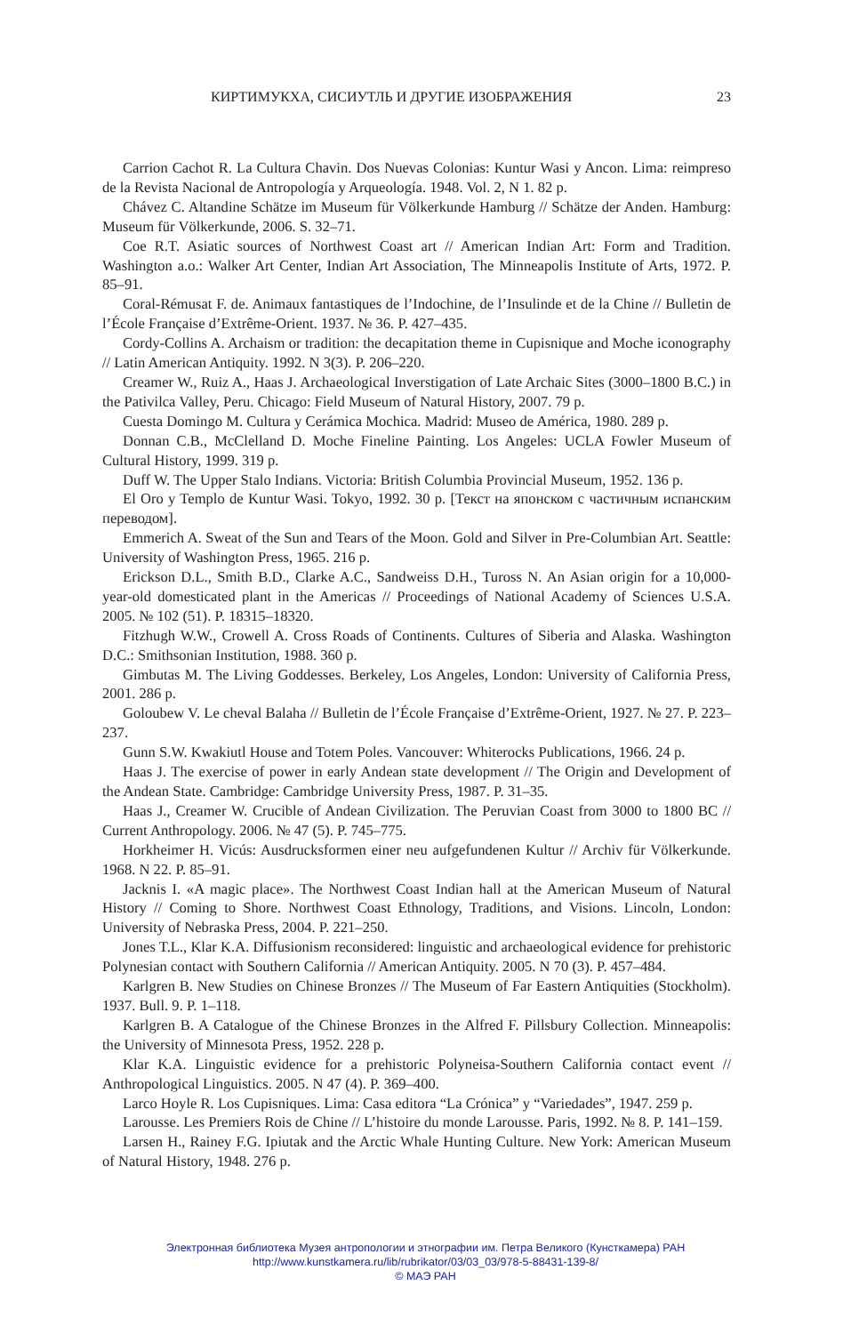КИРТИМУКХА, СИСИУТЛЬ И ДРУГИЕ ИЗОБРАЖЕНИЯ 23
Carrion Cachot R. La Cultura Chavin. Dos Nuevas Colonias: Kuntur Wasi y Ancon. Lima: reimpreso de la Revista Nacional de Antropología y Arqueología. 1948. Vol. 2, N 1. 82 p.
Chávez C. Altandine Schätze im Museum für Völkerkunde Hamburg // Schätze der Anden. Hamburg: Museum für Völkerkunde, 2006. S. 32–71.
Coe R.T. Asiatic sources of Northwest Coast art // American Indian Art: Form and Tradition. Washington a.o.: Walker Art Center, Indian Art Association, The Minneapolis Institute of Arts, 1972. P. 85–91.
Coral-Rémusat F. de. Animaux fantastiques de l’Indochine, de l’Insulinde et de la Chine // Bulletin de l’École Française d’Extrême-Orient. 1937. № 36. P. 427–435.
Cordy-Collins A. Archaism or tradition: the decapitation theme in Cupisnique and Moche iconography // Latin American Antiquity. 1992. N 3(3). P. 206–220.
Creamer W., Ruiz A., Haas J. Archaeological Inverstigation of Late Archaic Sites (3000–1800 B.C.) in the Pativilca Valley, Peru. Chicago: Field Museum of Natural History, 2007. 79 p.
Cuesta Domingo M. Cultura y Cerámica Mochica. Madrid: Museo de América, 1980. 289 p.
Donnan C.B., McClelland D. Moche Fineline Painting. Los Angeles: UCLA Fowler Museum of Cultural History, 1999. 319 p.
Duff W. The Upper Stalo Indians. Victoria: British Columbia Provincial Museum, 1952. 136 p.
El Oro y Templo de Kuntur Wasi. Tokyo, 1992. 30 p. [Текст на японском с частичным испанским переводом].
Emmerich A. Sweat of the Sun and Tears of the Moon. Gold and Silver in Pre-Columbian Art. Seattle: University of Washington Press, 1965. 216 p.
Erickson D.L., Smith B.D., Clarke A.C., Sandweiss D.H., Tuross N. An Asian origin for a 10,000-year-old domesticated plant in the Americas // Proceedings of National Academy of Sciences U.S.A. 2005. № 102 (51). P. 18315–18320.
Fitzhugh W.W., Crowell A. Cross Roads of Continents. Cultures of Siberia and Alaska. Washington D.C.: Smithsonian Institution, 1988. 360 p.
Gimbutas M. The Living Goddesses. Berkeley, Los Angeles, London: University of California Press, 2001. 286 p.
Goloubew V. Le cheval Balaha // Bulletin de l’École Française d’Extrême-Orient, 1927. № 27. P. 223–237.
Gunn S.W. Kwakiutl House and Totem Poles. Vancouver: Whiterocks Publications, 1966. 24 p.
Haas J. The exercise of power in early Andean state development // The Origin and Development of the Andean State. Cambridge: Cambridge University Press, 1987. P. 31–35.
Haas J., Creamer W. Crucible of Andean Civilization. The Peruvian Coast from 3000 to 1800 BC // Current Anthropology. 2006. № 47 (5). P. 745–775.
Horkheimer H. Vicús: Ausdrucksformen einer neu aufgefundenen Kultur // Archiv für Völkerkunde. 1968. N 22. P. 85–91.
Jacknis I. «A magic place». The Northwest Coast Indian hall at the American Museum of Natural History // Coming to Shore. Northwest Coast Ethnology, Traditions, and Visions. Lincoln, London: University of Nebraska Press, 2004. P. 221–250.
Jones T.L., Klar K.A. Diffusionism reconsidered: linguistic and archaeological evidence for prehistoric Polynesian contact with Southern California // American Antiquity. 2005. N 70 (3). P. 457–484.
Karlgren B. New Studies on Chinese Bronzes // The Museum of Far Eastern Antiquities (Stockholm). 1937. Bull. 9. P. 1–118.
Karlgren B. A Catalogue of the Chinese Bronzes in the Alfred F. Pillsbury Collection. Minneapolis: the University of Minnesota Press, 1952. 228 p.
Klar K.A. Linguistic evidence for a prehistoric Polyneisa-Southern California contact event // Anthropological Linguistics. 2005. N 47 (4). P. 369–400.
Larco Hoyle R. Los Cupisniques. Lima: Casa editora “La Crónica” y “Variedades”, 1947. 259 p.
Larousse. Les Premiers Rois de Chine // L’histoire du monde Larousse. Paris, 1992. № 8. P. 141–159.
Larsen H., Rainey F.G. Ipiutak and the Arctic Whale Hunting Culture. New York: American Museum of Natural History, 1948. 276 p.
Электронная библиотека Музея антропологии и этнографии им. Петра Великого (Кунсткамера) РАН
http://www.kunstkamera.ru/lib/rubrikator/03/03_03/978-5-88431-139-8/
© МАЭ РАН